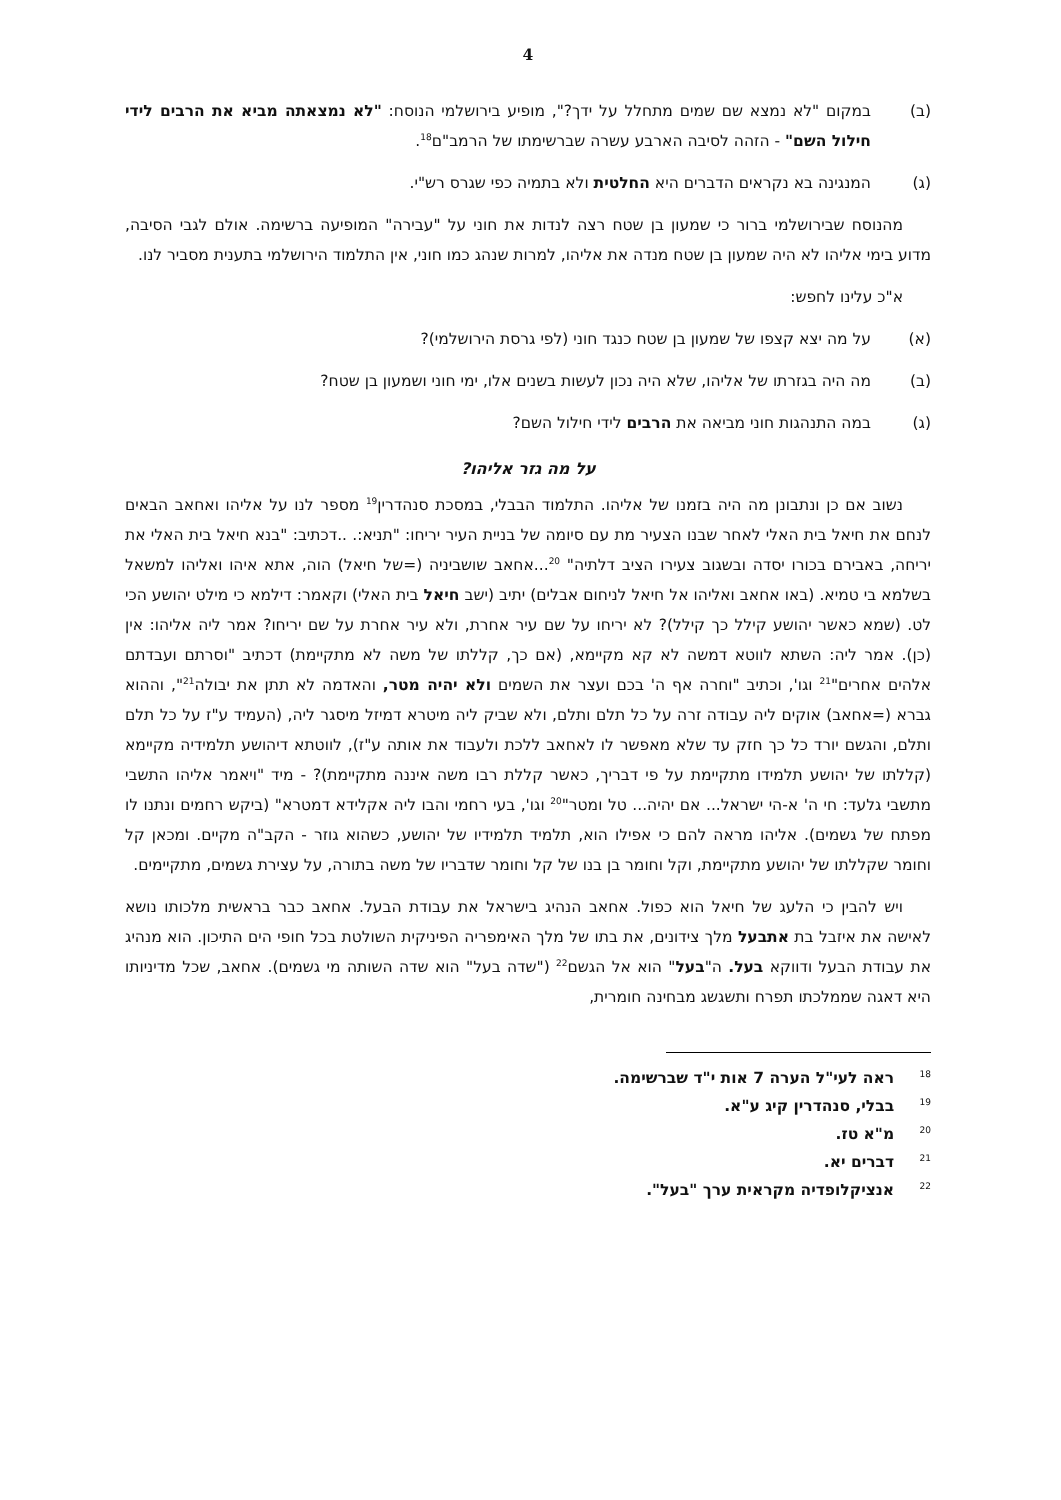4
(ב) במקום "לא נמצא שם שמים מתחלל על ידך?", מופיע בירושלמי הנוסח: "לא נמצאתה מביא את הרבים לידי חילול השם" - הזהה לסיבה הארבע עשרה שברשימתו של הרמב"ם<sup>18</sup>.
(ג) המנגינה בא נקראים הדברים היא החלטית ולא בתמיה כפי שגרס רש"י.
מהנוסח שבירושלמי ברור כי שמעון בן שטח רצה לנדות את חוני על "עבירה" המופיעה ברשימה. אולם לגבי הסיבה, מדוע בימי אליהו לא היה שמעון בן שטח מנדה את אליהו, למרות שנהג כמו חוני, אין התלמוד הירושלמי בתענית מסביר לנו.
א"כ עלינו לחפש:
(א) על מה יצא קצפו של שמעון בן שטח כנגד חוני (לפי גרסת הירושלמי)?
(ב) מה היה בגזרתו של אליהו, שלא היה נכון לעשות בשנים אלו, ימי חוני ושמעון בן שטח?
(ג) במה התנהגות חוני מביאה את הרבים לידי חילול השם?
על מה גזר אליהו?
נשוב אם כן ונתבונן מה היה בזמנו של אליהו. התלמוד הבבלי, במסכת סנהדרין<sup>19</sup> מספר לנו על אליהו ואחאב הבאים לנחם את חיאל בית האלי לאחר שבנו הצעיר מת עם סיומה של בניית העיר יריחו: "תניא:. ..דכתיב: "בנא חיאל בית האלי את יריחה, באבירם בכורו יסדה ובשגוב צעירו הציב דלתיה" <sup>20</sup>...אחאב שושביניה (=של חיאל) הוה, אתא איהו ואליהו למשאל בשלמא בי טמיא. (באו אחאב ואליהו אל חיאל לניחום אבלים) יתיב (ישב חיאל בית האלי) וקאמר: דילמא כי מילט יהושע הכי לט. (שמא כאשר יהושע קילל כך קילל)? לא יריחו על שם עיר אחרת, ולא עיר אחרת על שם יריחו? אמר ליה אליהו: אין (כן). אמר ליה: השתא לווטא דמשה לא קא מקיימא, (אם כך, קללתו של משה לא מתקיימת) דכתיב "וסרתם ועבדתם אלהים אחרים"<sup>21</sup> וגו', וכתיב "וחרה אף ה' בכם ועצר את השמים ולא יהיה מטר, והאדמה לא תתן את יבולה<sup>21</sup>", וההוא גברא (=אחאב) אוקים ליה עבודה זרה על כל תלם ותלם, ולא שביק ליה מיטרא דמיזל מיסגר ליה, (העמיד ע"ז על כל תלם ותלם, והגשם יורד כל כך חזק עד שלא מאפשר לו לאחאב ללכת ולעבוד את אותה ע"ז), לווטתא דיהושע תלמידיה מקיימא (קללתו של יהושע תלמידו מתקיימת על פי דבריך, כאשר קללת רבו משה איננה מתקיימת)? - מיד "ויאמר אליהו התשבי מתשבי גלעד: חי ה' א-הי ישראל... אם יהיה... טל ומטר"<sup>20</sup> וגו', בעי רחמי והבו ליה אקלידא דמטרא" (ביקש רחמים ונתנו לו מפתח של גשמים). אליהו מראה להם כי אפילו הוא, תלמיד תלמידיו של יהושע, כשהוא גוזר - הקב"ה מקיים. ומכאן קל וחומר שקללתו של יהושע מתקיימת, וקל וחומר בן בנו של קל וחומר שדבריו של משה בתורה, על עצירת גשמים, מתקיימים.
ויש להבין כי הלעג של חיאל הוא כפול. אחאב הנהיג בישראל את עבודת הבעל. אחאב כבר בראשית מלכותו נושא לאישה את איזבל בת אתבעל מלך צידונים, את בתו של מלך האימפריה הפיניקית השולטת בכל חופי הים התיכון. הוא מנהיג את עבודת הבעל ודווקא בעל. ה"בעל" הוא אל הגשם<sup>22</sup> ("שדה בעל" הוא שדה השותה מי גשמים). אחאב, שכל מדיניותו היא דאגה שממלכתו תפרח ותשגשג מבחינה חומרית,
<sup>18</sup> ראה לעי"ל הערה 7 אות י"ד שברשימה.
<sup>19</sup> בבלי, סנהדרין קיג ע"א.
<sup>20</sup> מ"א טז.
<sup>21</sup> דברים יא.
<sup>22</sup> אנציקלופדיה מקראית ערך "בעל".